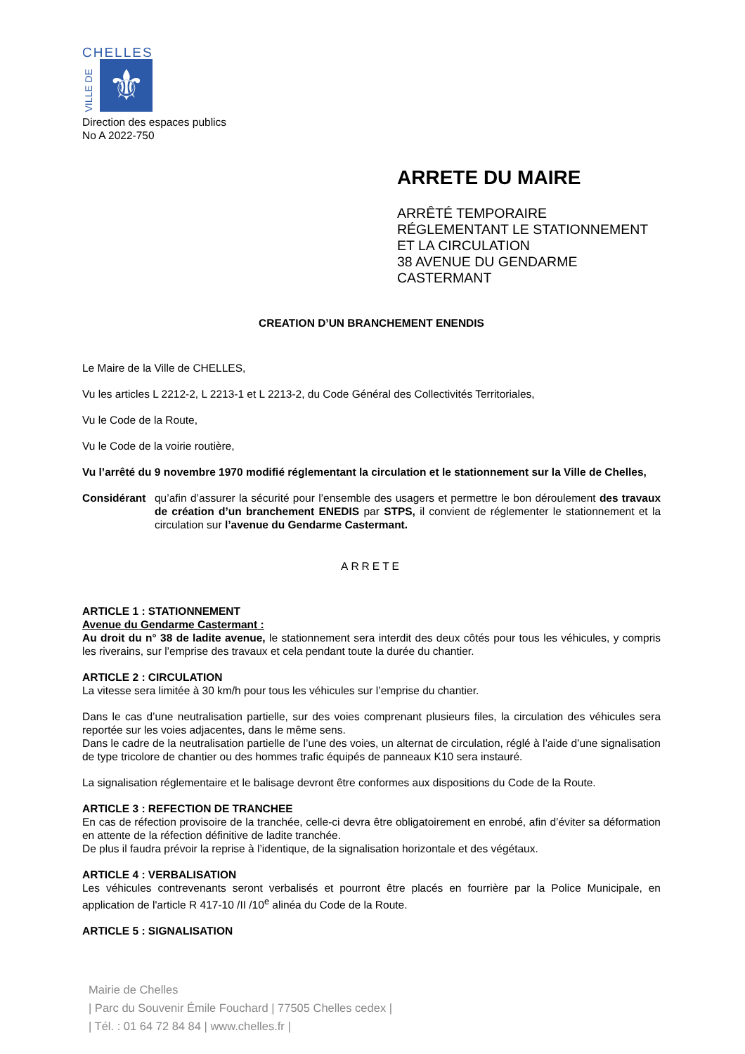CHELLES
VILLE DE
⚜
Direction des espaces publics
No A 2022-750
ARRETE DU MAIRE
ARRÊTÉ TEMPORAIRE
RÉGLEMENTANT LE STATIONNEMENT
ET LA CIRCULATION
38 AVENUE DU GENDARME
CASTERMANT
CREATION D’UN BRANCHEMENT ENENDIS
Le Maire de la Ville de CHELLES,
Vu les articles L 2212-2, L 2213-1 et L 2213-2, du Code Général des Collectivités Territoriales,
Vu le Code de la Route,
Vu le Code de la voirie routière,
Vu l’arrêté du 9 novembre 1970 modifié réglementant la circulation et le stationnement sur la Ville de Chelles,
Considérant qu’afin d’assurer la sécurité pour l’ensemble des usagers et permettre le bon déroulement des travaux de création d’un branchement ENEDIS par STPS, il convient de réglementer le stationnement et la circulation sur l’avenue du Gendarme Castermant.
ARRETE
ARTICLE 1 : STATIONNEMENT
Avenue du Gendarme Castermant :
Au droit du n° 38 de ladite avenue, le stationnement sera interdit des deux côtés pour tous les véhicules, y compris les riverains, sur l’emprise des travaux et cela pendant toute la durée du chantier.
ARTICLE 2 : CIRCULATION
La vitesse sera limitée à 30 km/h pour tous les véhicules sur l’emprise du chantier.
Dans le cas d’une neutralisation partielle, sur des voies comprenant plusieurs files, la circulation des véhicules sera reportée sur les voies adjacentes, dans le même sens.
Dans le cadre de la neutralisation partielle de l’une des voies, un alternat de circulation, réglé à l’aide d’une signalisation de type tricolore de chantier ou des hommes trafic équipés de panneaux K10 sera instauré.
La signalisation réglementaire et le balisage devront être conformes aux dispositions du Code de la Route.
ARTICLE 3 : REFECTION DE TRANCHEE
En cas de réfection provisoire de la tranchée, celle-ci devra être obligatoirement en enrobé, afin d’éviter sa déformation en attente de la réfection définitive de ladite tranchée.
De plus il faudra prévoir la reprise à l’identique, de la signalisation horizontale et des végétaux.
ARTICLE 4 : VERBALISATION
Les véhicules contrevenants seront verbalisés et pourront être placés en fourrière par la Police Municipale, en application de l'article R 417-10 /II /10<sup>e</sup> alinéa du Code de la Route.
ARTICLE 5 : SIGNALISATION
Mairie de Chelles
| Parc du Souvenir Émile Fouchard | 77505 Chelles cedex |
| Tél. : 01 64 72 84 84 | www.chelles.fr |